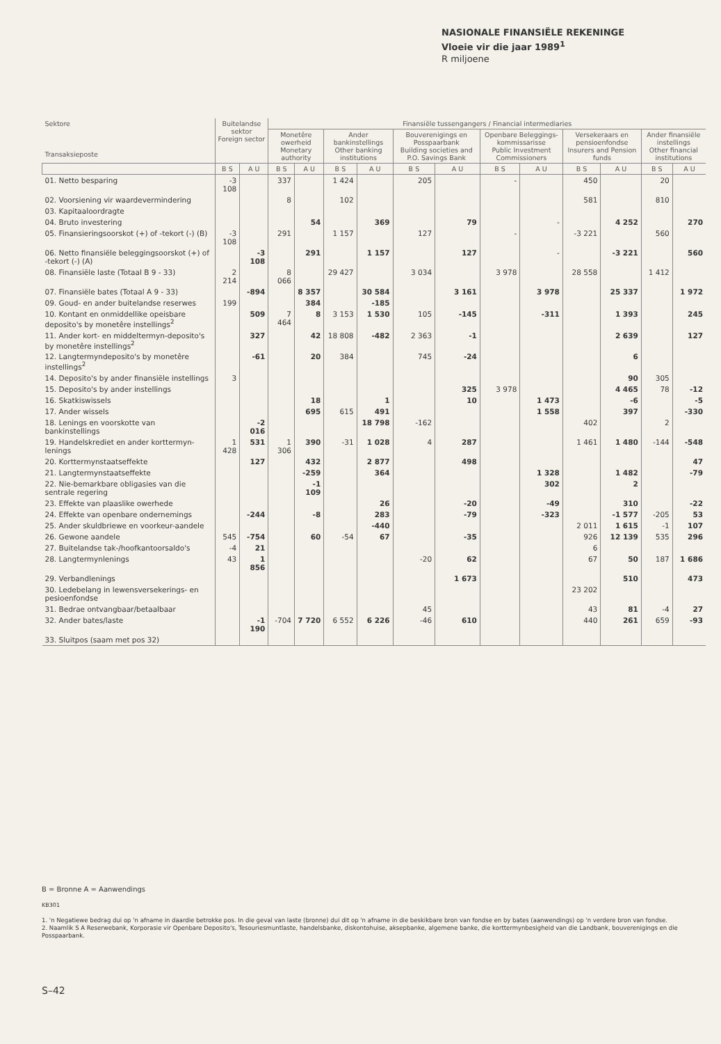NASIONALE FINANSIËLE REKENINGE
Vloeie vir die jaar 1989<sup>1</sup>
R miljoene
| Sektore Transaksieposte | Buitelandse sektor Foreign sector | | Finansiële tussengangers / Financial intermediaries | | | | | | | | | | | |
| --- | --- | --- | --- | --- | --- | --- | --- | --- | --- | --- | --- | --- | --- | --- |
| | | | Monetêre owerheid Monetary authority | | Ander bankinstellings Other banking institutions | | Bouverenigings en Posspaarbank Building societies and P.O. Savings Bank | | Openbare Beleggings-kommissarisse Public Investment Commissioners | | Versekeraars en pensioenfondse Insurers and Pension funds | | Ander finansiële instellings Other financial institutions | |
| | B S | A U | B S | A U | B S | A U | B S | A U | B S | A U | B S | A U | B S | A U |
| 01. Netto besparing | -3 108 | | 337 | | 1 424 | | 205 | | - | | 450 | | 20 | |
| 02. Voorsiening vir waardevermindering | | | 8 | | 102 | | | | | | 581 | | 810 | |
| 03. Kapitaaloordragte | | | | | | | | | | | | | | |
| 04. Bruto investering | | | | 54 | | 369 | | 79 | | - | | 4 252 | | 270 |
| 05. Finansieringsoorskot (+) of -tekort (-) (B) | -3 108 | | 291 | | 1 157 | | 127 | | - | | -3 221 | | 560 | |
| 06. Netto finansiële beleggingsoorskot (+) of -tekort (-) (A) | | -3 108 | | 291 | | 1 157 | | 127 | | - | | -3 221 | | 560 |
| 08. Finansiële laste (Totaal B 9 - 33) | 2 214 | | 8 066 | | 29 427 | | 3 034 | | 3 978 | | 28 558 | | 1 412 | |
| 07. Finansiële bates (Totaal A 9 - 33) | | -894 | | 8 357 | | 30 584 | | 3 161 | | 3 978 | | 25 337 | | 1 972 |
| 09. Goud- en ander buitelandse reserwes | 199 | | | 384 | | -185 | | | | | | | | |
| 10. Kontant en onmiddellike opeisbare deposito's by monetêre instellings<sup>2</sup> | | 509 | 7 464 | 8 | 3 153 | 1 530 | 105 | -145 | | -311 | | 1 393 | | 245 |
| 11. Ander kort- en middeltermyn-deposito's by monetêre instellings<sup>2</sup> | | 327 | | 42 | 18 808 | -482 | 2 363 | -1 | | | | 2 639 | | 127 |
| 12. Langtermyndeposito's by monetêre instellings<sup>2</sup> | | -61 | | 20 | 384 | | 745 | -24 | | | | 6 | | |
| 14. Deposito's by ander finansiële instellings | 3 | | | | | | | | | | | 90 | 305 | |
| 15. Deposito's by ander instellings | | | | | | | | 325 | 3 978 | | | 4 465 | 78 | -12 |
| 16. Skatkiswissels | | | | 18 | | 1 | | 10 | | 1 473 | | -6 | | -5 |
| 17. Ander wissels | | | | 695 | 615 | 491 | | | | 1 558 | | 397 | | -330 |
| 18. Lenings en voorskotte van bankinstellings | | -2 016 | | | | 18 798 | -162 | | | | 402 | | 2 | |
| 19. Handelskrediet en ander korttermyn-lenings | 1 428 | 531 | 1 306 | 390 | -31 | 1 028 | 4 | 287 | | | 1 461 | 1 480 | -144 | -548 |
| 20. Korttermynstaatseffekte | | 127 | | 432 | | 2 877 | | 498 | | | | | | 47 |
| 21. Langtermynstaatseffekte | | | | -259 | | 364 | | | | 1 328 | | 1 482 | | -79 |
| 22. Nie-bemarkbare obligasies van die sentrale regering | | | | -1 109 | | | | | | 302 | | 2 | | |
| 23. Effekte van plaaslike owerhede | | | | | | 26 | | -20 | | -49 | | 310 | | -22 |
| 24. Effekte van openbare ondernemings | | -244 | | -8 | | 283 | | -79 | | -323 | | -1 577 | -205 | 53 |
| 25. Ander skuldbriewe en voorkeur-aandele | | | | | | -440 | | | | | 2 011 | 1 615 | -1 | 107 |
| 26. Gewone aandele | 545 | -754 | | 60 | -54 | 67 | | -35 | | | 926 | 12 139 | 535 | 296 |
| 27. Buitelandse tak-/hoofkantoorsaldo's | -4 | 21 | | | | | | | | | 6 | | | |
| 28. Langtermynlenings | 43 | 1 856 | | | | | -20 | 62 | | | 67 | 50 | 187 | 1 686 |
| 29. Verbandlenings | | | | | | | | 1 673 | | | | 510 | | 473 |
| 30. Ledebelang in lewensversekerings- en pesioenfondse | | | | | | | | | | | 23 202 | | | |
| 31. Bedrae ontvangbaar/betaalbaar | | | | | | | 45 | | | | 43 | 81 | -4 | 27 |
| 32. Ander bates/laste | | -1 190 | -704 | 7 720 | 6 552 | 6 226 | -46 | 610 | | | 440 | 261 | 659 | -93 |
| 33. Sluitpos (saam met pos 32) | | | | | | | | | | | | | | |
B = Bronne A = Aanwendings
KB301
1. 'n Negatiewe bedrag dui op 'n afname in daardie betrokke pos. In die geval van laste (bronne) dui dit op 'n afname in die beskikbare bron van fondse en by bates (aanwendings) op 'n verdere bron van fondse.
2. Naamlik S A Reserwebank, Korporasie vir Openbare Deposito's, Tesouriesmuntlaste, handelsbanke, diskontohuise, aksepbanke, algemene banke, die korttermynbesigheid van die Landbank, bouverenigings en die Posspaarbank.
S–42